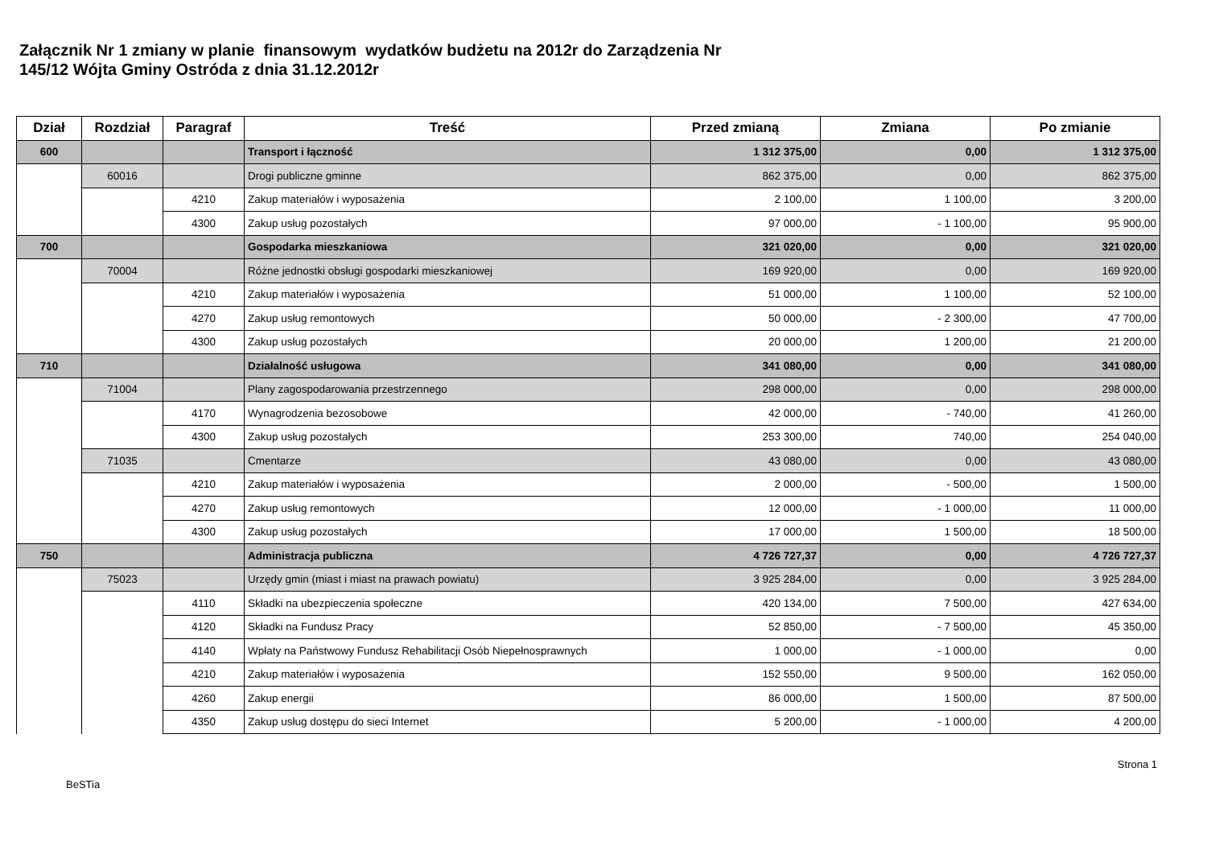Załącznik Nr 1 zmiany w planie finansowym wydatków budżetu na 2012r do Zarządzenia Nr
145/12 Wójta Gminy Ostróda z dnia 31.12.2012r
| Dział | Rozdział | Paragraf | Treść | Przed zmianą | Zmiana | Po zmianie |
| --- | --- | --- | --- | --- | --- | --- |
| 600 | | | Transport i łączność | 1 312 375,00 | 0,00 | 1 312 375,00 |
| | 60016 | | Drogi publiczne gminne | 862 375,00 | 0,00 | 862 375,00 |
| | | 4210 | Zakup materiałów i wyposażenia | 2 100,00 | 1 100,00 | 3 200,00 |
| | | 4300 | Zakup usług pozostałych | 97 000,00 | - 1 100,00 | 95 900,00 |
| 700 | | | Gospodarka mieszkaniowa | 321 020,00 | 0,00 | 321 020,00 |
| | 70004 | | Różne jednostki obsługi gospodarki mieszkaniowej | 169 920,00 | 0,00 | 169 920,00 |
| | | 4210 | Zakup materiałów i wyposażenia | 51 000,00 | 1 100,00 | 52 100,00 |
| | | 4270 | Zakup usług remontowych | 50 000,00 | - 2 300,00 | 47 700,00 |
| | | 4300 | Zakup usług pozostałych | 20 000,00 | 1 200,00 | 21 200,00 |
| 710 | | | Działalność usługowa | 341 080,00 | 0,00 | 341 080,00 |
| | 71004 | | Plany zagospodarowania przestrzennego | 298 000,00 | 0,00 | 298 000,00 |
| | | 4170 | Wynagrodzenia bezosobowe | 42 000,00 | - 740,00 | 41 260,00 |
| | | 4300 | Zakup usług pozostałych | 253 300,00 | 740,00 | 254 040,00 |
| | 71035 | | Cmentarze | 43 080,00 | 0,00 | 43 080,00 |
| | | 4210 | Zakup materiałów i wyposażenia | 2 000,00 | - 500,00 | 1 500,00 |
| | | 4270 | Zakup usług remontowych | 12 000,00 | - 1 000,00 | 11 000,00 |
| | | 4300 | Zakup usług pozostałych | 17 000,00 | 1 500,00 | 18 500,00 |
| 750 | | | Administracja publiczna | 4 726 727,37 | 0,00 | 4 726 727,37 |
| | 75023 | | Urzędy gmin (miast i miast na prawach powiatu) | 3 925 284,00 | 0,00 | 3 925 284,00 |
| | | 4110 | Składki na ubezpieczenia społeczne | 420 134,00 | 7 500,00 | 427 634,00 |
| | | 4120 | Składki na Fundusz Pracy | 52 850,00 | - 7 500,00 | 45 350,00 |
| | | 4140 | Wpłaty na Państwowy Fundusz Rehabilitacji Osób Niepełnosprawnych | 1 000,00 | - 1 000,00 | 0,00 |
| | | 4210 | Zakup materiałów i wyposażenia | 152 550,00 | 9 500,00 | 162 050,00 |
| | | 4260 | Zakup energii | 86 000,00 | 1 500,00 | 87 500,00 |
| | | 4350 | Zakup usług dostępu do sieci Internet | 5 200,00 | - 1 000,00 | 4 200,00 |
Strona 1
BeSTia